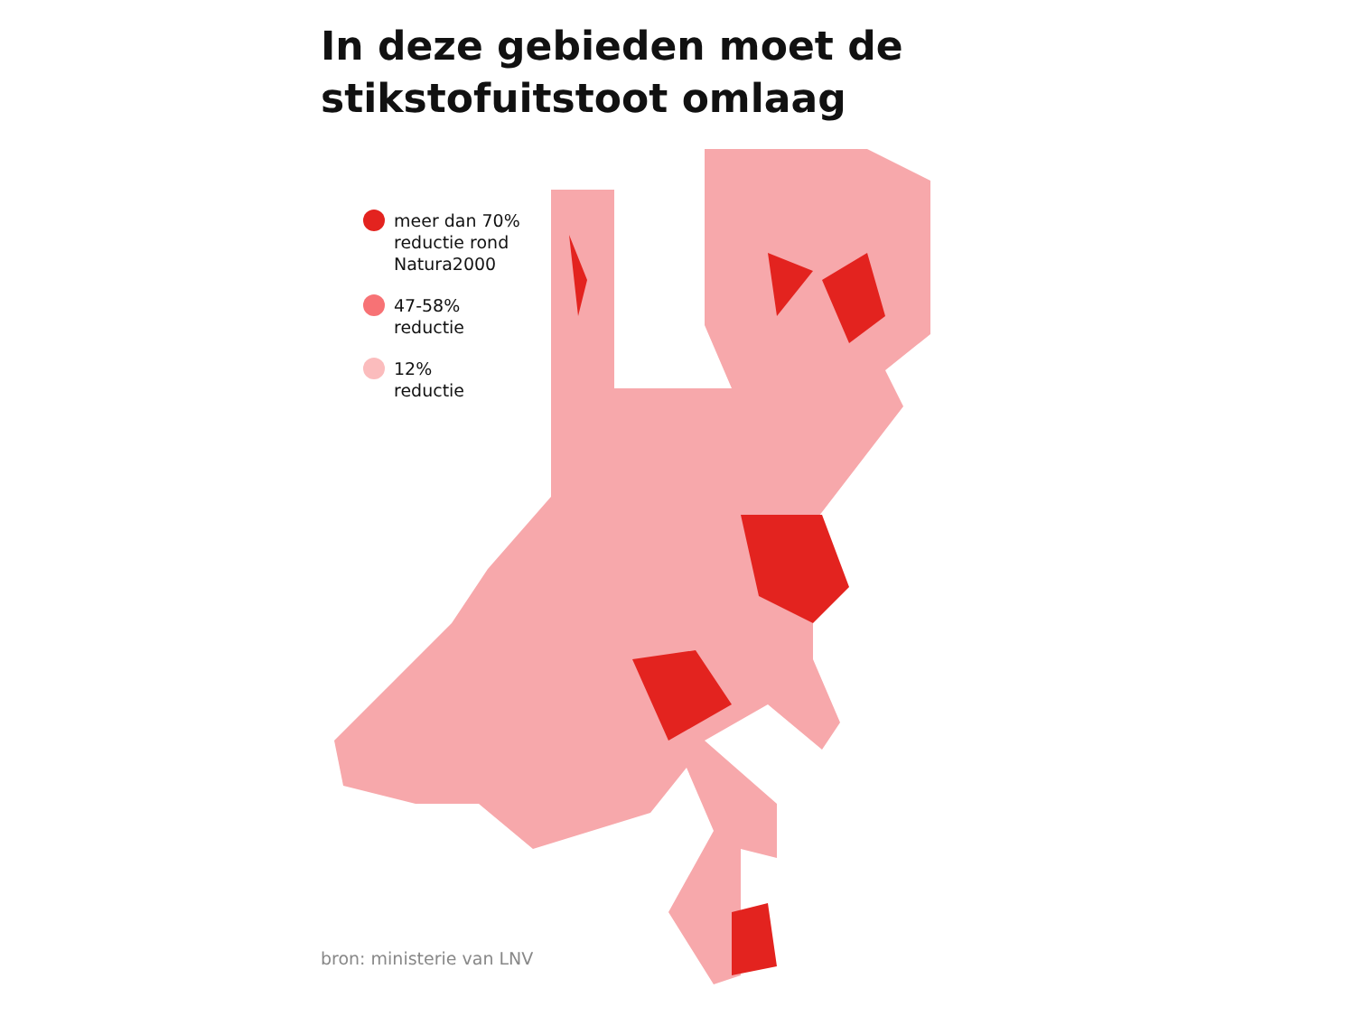In deze gebieden moet de
stikstofuitstoot omlaag
meer dan 70%
reductie rond
Natura2000
47-58%
reductie
12%
reductie
bron: ministerie van LNV